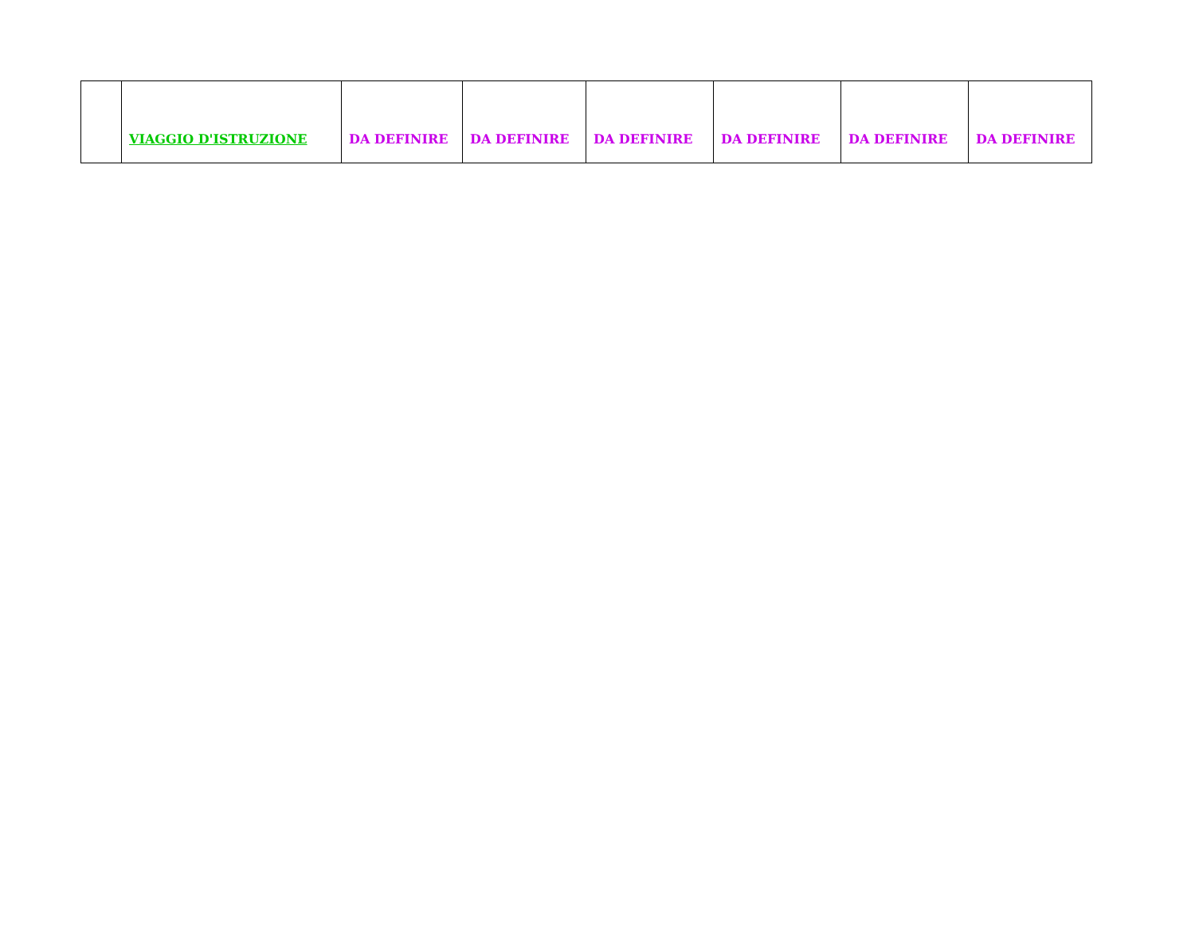| | VIAGGIO D'ISTRUZIONE | DA DEFINIRE | DA DEFINIRE | DA DEFINIRE | DA DEFINIRE | DA DEFINIRE | DA DEFINIRE |